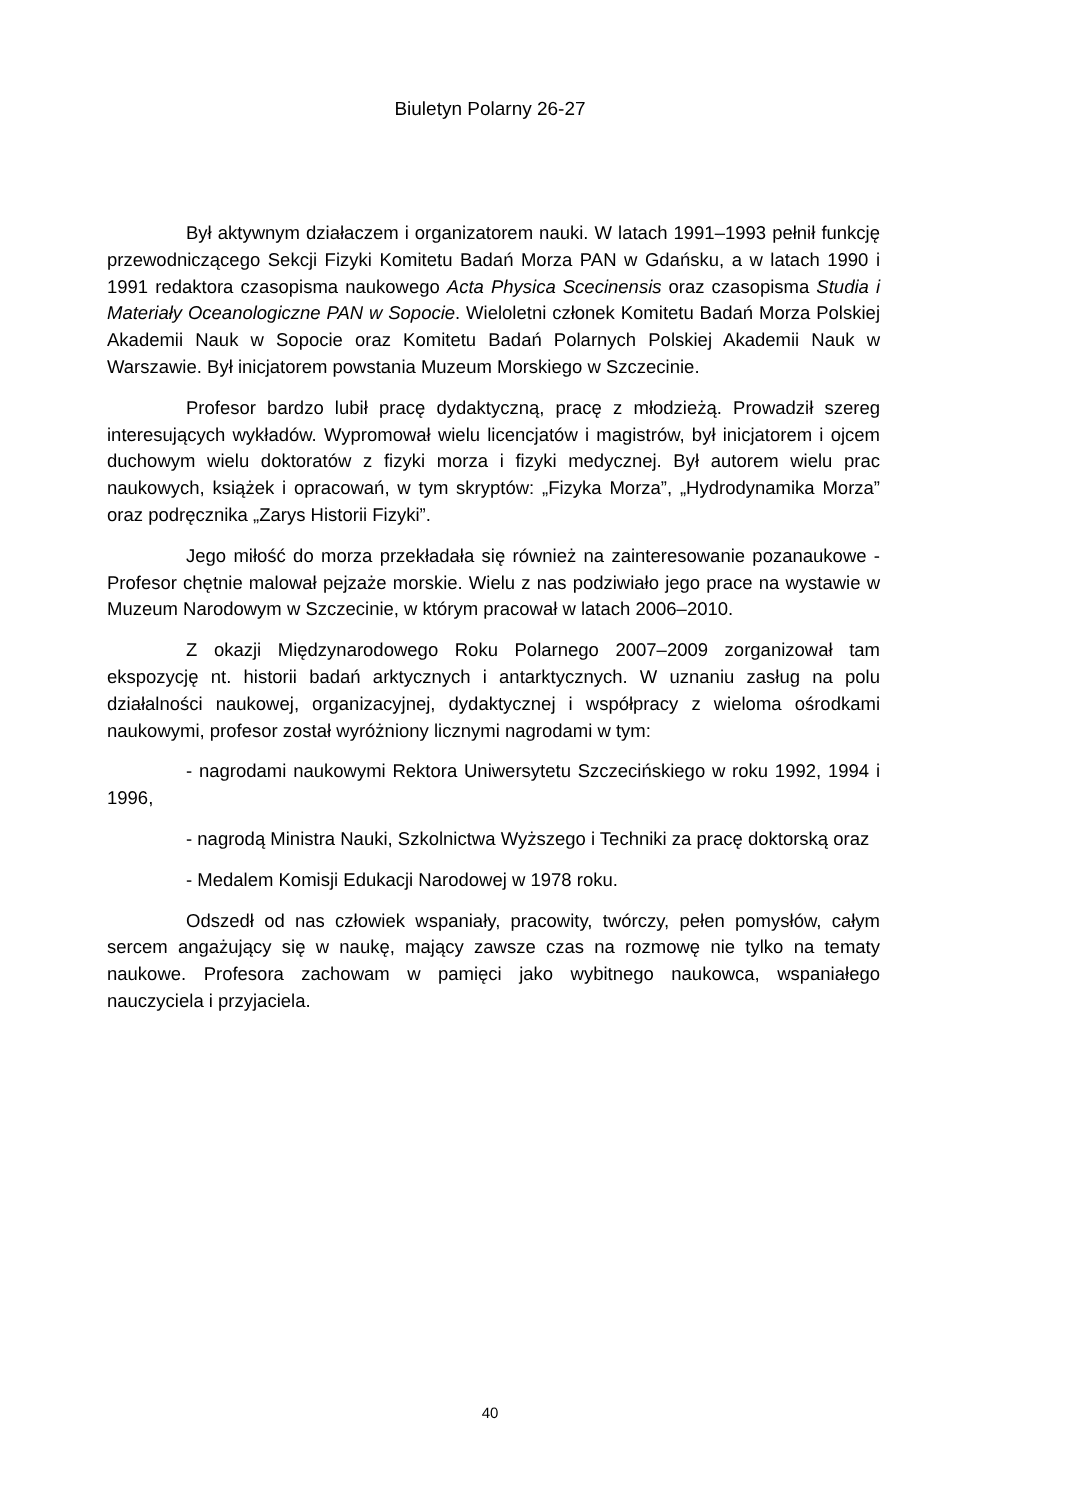Biuletyn Polarny 26-27
Był aktywnym działaczem i organizatorem nauki. W latach 1991–1993 pełnił funkcję przewodniczącego Sekcji Fizyki Komitetu Badań Morza PAN w Gdańsku, a w latach 1990 i 1991 redaktora czasopisma naukowego Acta Physica Scecinensis oraz czasopisma Studia i Materiały Oceanologiczne PAN w Sopocie. Wieloletni członek Komitetu Badań Morza Polskiej Akademii Nauk w Sopocie oraz Komitetu Badań Polarnych Polskiej Akademii Nauk w Warszawie. Był inicjatorem powstania Muzeum Morskiego w Szczecinie.
Profesor bardzo lubił pracę dydaktyczną, pracę z młodzieżą. Prowadził szereg interesujących wykładów. Wypromował wielu licencjatów i magistrów, był inicjatorem i ojcem duchowym wielu doktoratów z fizyki morza i fizyki medycznej. Był autorem wielu prac naukowych, książek i opracowań, w tym skryptów: „Fizyka Morza”, „Hydrodynamika Morza” oraz podręcznika „Zarys Historii Fizyki”.
Jego miłość do morza przekładała się również na zainteresowanie pozanaukowe - Profesor chętnie malował pejzaże morskie. Wielu z nas podziwiało jego prace na wystawie w Muzeum Narodowym w Szczecinie, w którym pracował w latach 2006–2010.
Z okazji Międzynarodowego Roku Polarnego 2007–2009 zorganizował tam ekspozycję nt. historii badań arktycznych i antarktycznych. W uznaniu zasług na polu działalności naukowej, organizacyjnej, dydaktycznej i współpracy z wieloma ośrodkami naukowymi, profesor został wyróżniony licznymi nagrodami w tym:
- nagrodami naukowymi Rektora Uniwersytetu Szczecińskiego w roku 1992, 1994 i 1996,
- nagrodą Ministra Nauki, Szkolnictwa Wyższego i Techniki za pracę doktorską oraz
- Medalem Komisji Edukacji Narodowej w 1978 roku.
Odszedł od nas człowiek wspaniały, pracowity, twórczy, pełen pomysłów, całym sercem angażujący się w naukę, mający zawsze czas na rozmowę nie tylko na tematy naukowe. Profesora zachowam w pamięci jako wybitnego naukowca, wspaniałego nauczyciela i przyjaciela.
40